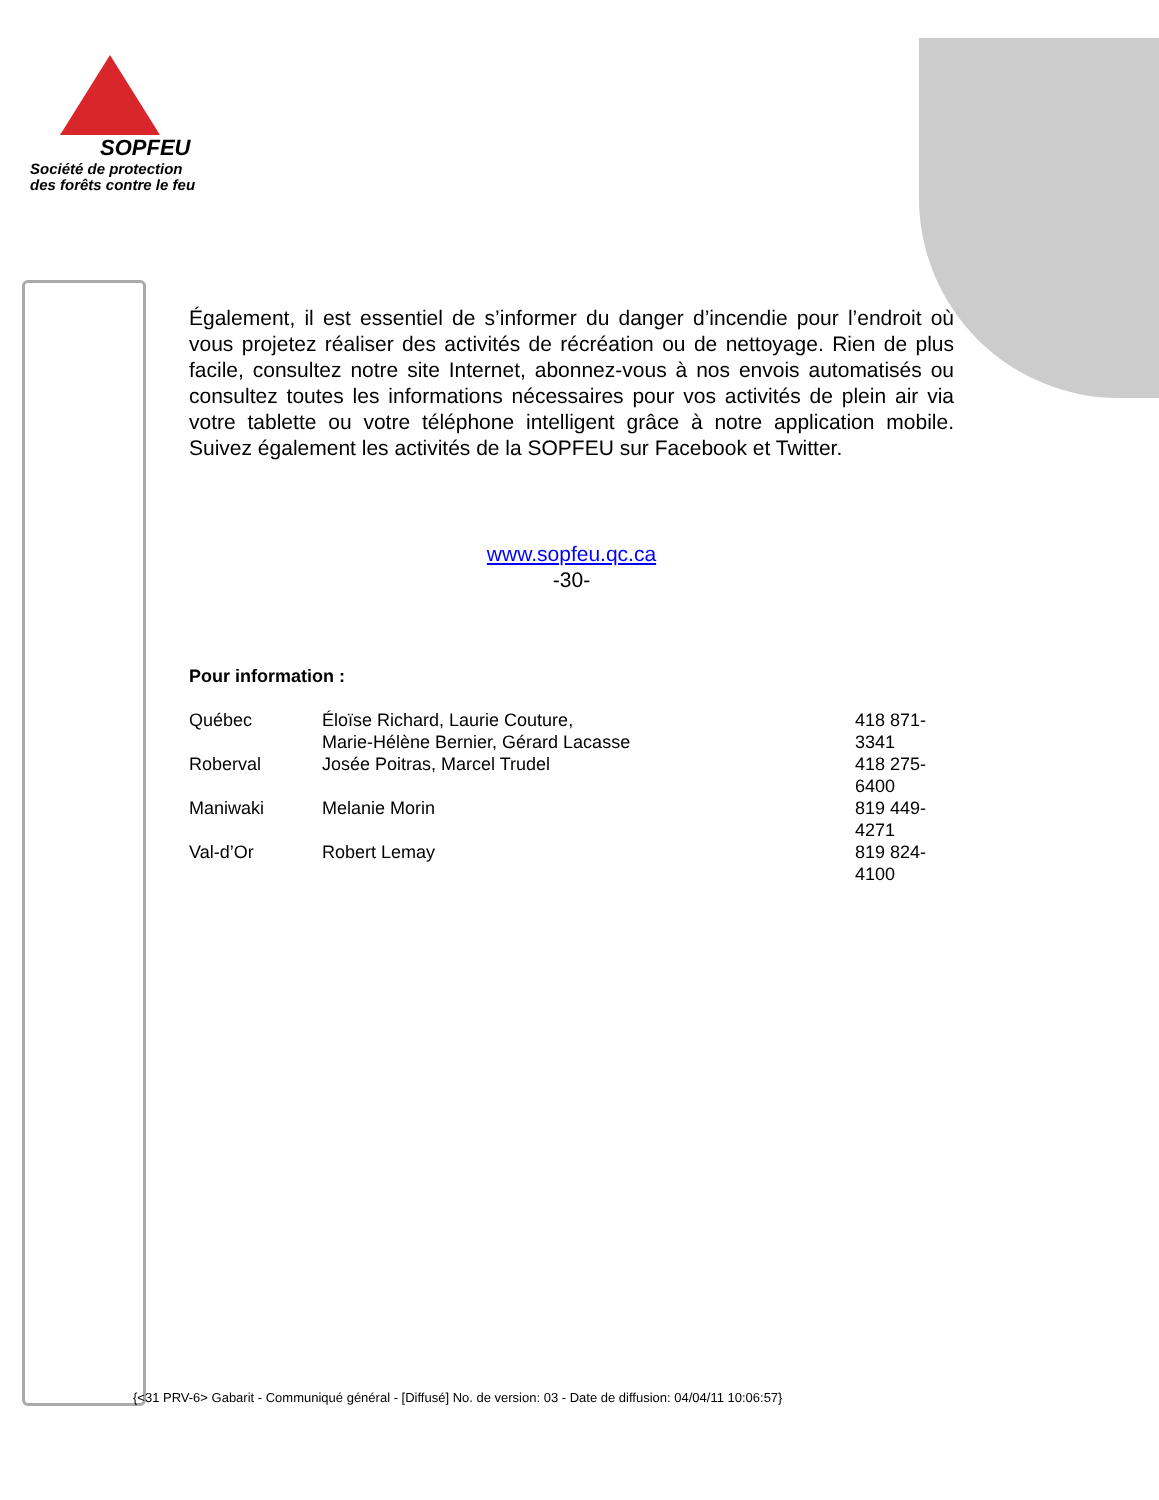SOPFEU
Société de protection
des forêts contre le feu
Également, il est essentiel de s’informer du danger d’incendie pour l’endroit où vous projetez réaliser des activités de récréation ou de nettoyage. Rien de plus facile, consultez notre site Internet, abonnez-vous à nos envois automatisés ou consultez toutes les informations nécessaires pour vos activités de plein air via votre tablette ou votre téléphone intelligent grâce à notre application mobile. Suivez également les activités de la SOPFEU sur Facebook et Twitter.
www.sopfeu.qc.ca
-30-
Pour information :
| Québec | Éloïse Richard, Laurie Couture, Marie-Hélène Bernier, Gérard Lacasse | 418 871-3341 |
| Roberval | Josée Poitras, Marcel Trudel | 418 275-6400 |
| Maniwaki | Melanie Morin | 819 449-4271 |
| Val-d’Or | Robert Lemay | 819 824-4100 |
{<31 PRV-6> Gabarit - Communiqué général - [Diffusé] No. de version: 03 - Date de diffusion: 04/04/11 10:06:57}